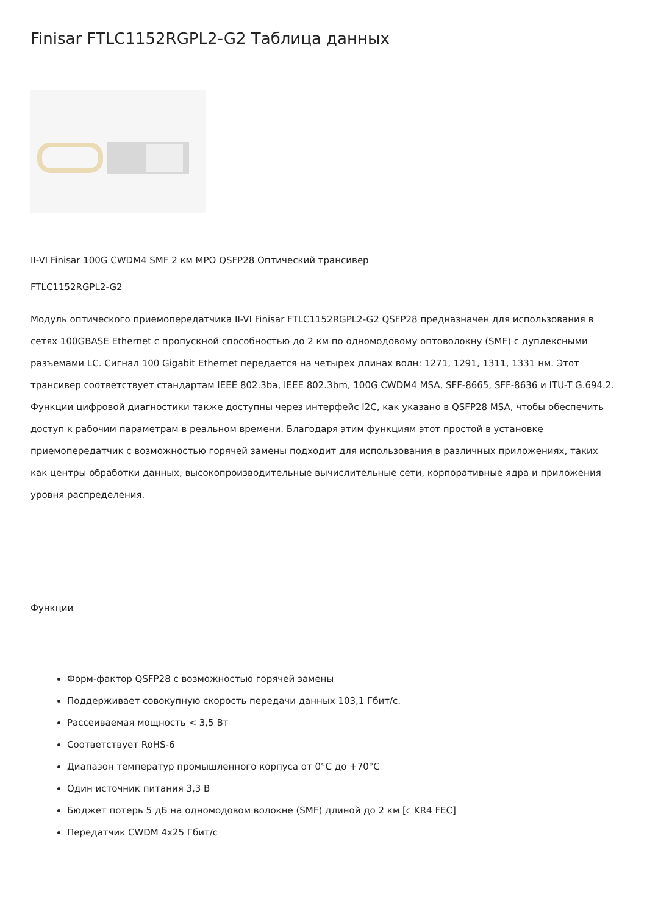Finisar FTLC1152RGPL2-G2 Таблица данных
II-VI Finisar 100G CWDM4 SMF 2 км MPO QSFP28 Оптический трансивер
FTLC1152RGPL2-G2
Модуль оптического приемопередатчика II-VI Finisar FTLC1152RGPL2-G2 QSFP28 предназначен для использования в сетях 100GBASE Ethernet с пропускной способностью до 2 км по одномодовому оптоволокну (SMF) с дуплексными разъемами LC. Сигнал 100 Gigabit Ethernet передается на четырех длинах волн: 1271, 1291, 1311, 1331 нм. Этот трансивер соответствует стандартам IEEE 802.3ba, IEEE 802.3bm, 100G CWDM4 MSA, SFF-8665, SFF-8636 и ITU-T G.694.2. Функции цифровой диагностики также доступны через интерфейс I2C, как указано в QSFP28 MSA, чтобы обеспечить доступ к рабочим параметрам в реальном времени. Благодаря этим функциям этот простой в установке приемопередатчик с возможностью горячей замены подходит для использования в различных приложениях, таких как центры обработки данных, высокопроизводительные вычислительные сети, корпоративные ядра и приложения уровня распределения.
Функции
Форм-фактор QSFP28 с возможностью горячей замены
Поддерживает совокупную скорость передачи данных 103,1 Гбит/с.
Рассеиваемая мощность < 3,5 Вт
Соответствует RoHS-6
Диапазон температур промышленного корпуса от 0°C до +70°C
Один источник питания 3,3 В
Бюджет потерь 5 дБ на одномодовом волокне (SMF) длиной до 2 км [с KR4 FEC]
Передатчик CWDM 4x25 Гбит/с